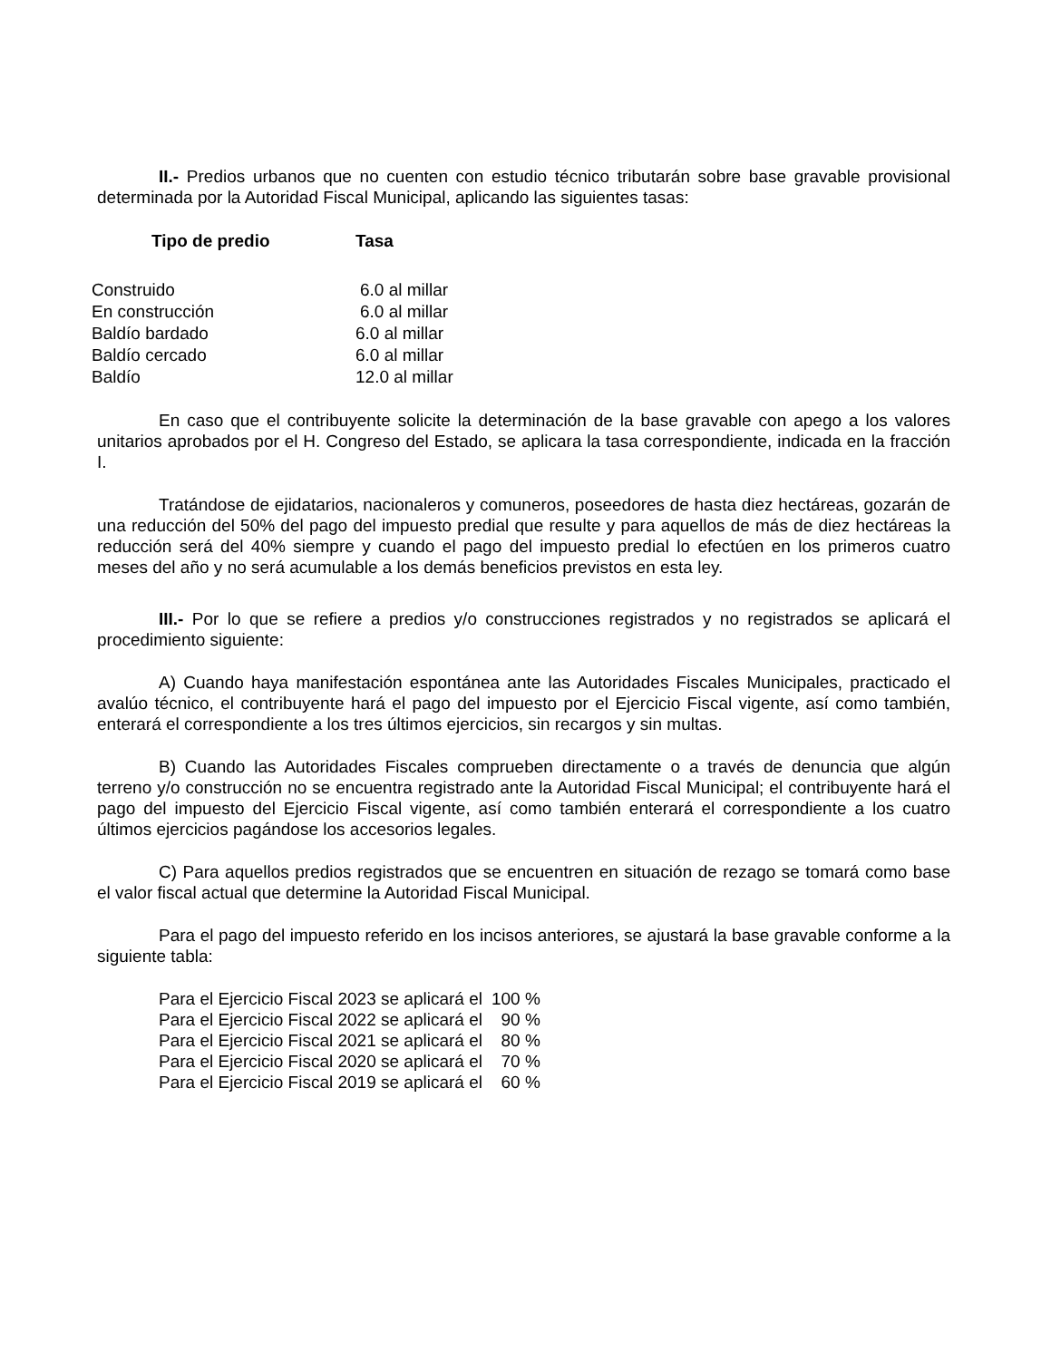II.- Predios urbanos que no cuenten con estudio técnico tributarán sobre base gravable provisional determinada por la Autoridad Fiscal Municipal, aplicando las siguientes tasas:
| Tipo de predio | Tasa |
| --- | --- |
| Construido | 6.0 al millar |
| En construcción | 6.0 al millar |
| Baldío bardado | 6.0 al millar |
| Baldío cercado | 6.0 al millar |
| Baldío | 12.0 al millar |
En caso que el contribuyente solicite la determinación de la base gravable con apego a los valores unitarios aprobados por el H. Congreso del Estado, se aplicara la tasa correspondiente, indicada en la fracción I.
Tratándose de ejidatarios, nacionaleros y comuneros, poseedores de hasta diez hectáreas, gozarán de una reducción del 50% del pago del impuesto predial que resulte y para aquellos de más de diez hectáreas la reducción será del 40% siempre y cuando el pago del impuesto predial lo efectúen en los primeros cuatro meses del año y no será acumulable a los demás beneficios previstos en esta ley.
III.- Por lo que se refiere a predios y/o construcciones registrados y no registrados se aplicará el procedimiento siguiente:
A) Cuando haya manifestación espontánea ante las Autoridades Fiscales Municipales, practicado el avalúo técnico, el contribuyente hará el pago del impuesto por el Ejercicio Fiscal vigente, así como también, enterará el correspondiente a los tres últimos ejercicios, sin recargos y sin multas.
B) Cuando las Autoridades Fiscales comprueben directamente o a través de denuncia que algún terreno y/o construcción no se encuentra registrado ante la Autoridad Fiscal Municipal; el contribuyente hará el pago del impuesto del Ejercicio Fiscal vigente, así como también enterará el correspondiente a los cuatro últimos ejercicios pagándose los accesorios legales.
C) Para aquellos predios registrados que se encuentren en situación de rezago se tomará como base el valor fiscal actual que determine la Autoridad Fiscal Municipal.
Para el pago del impuesto referido en los incisos anteriores, se ajustará la base gravable conforme a la siguiente tabla:
| Para el Ejercicio Fiscal 2023 se aplicará el | 100 % |
| Para el Ejercicio Fiscal 2022 se aplicará el | 90 % |
| Para el Ejercicio Fiscal 2021 se aplicará el | 80 % |
| Para el Ejercicio Fiscal 2020 se aplicará el | 70 % |
| Para el Ejercicio Fiscal 2019 se aplicará el | 60 % |